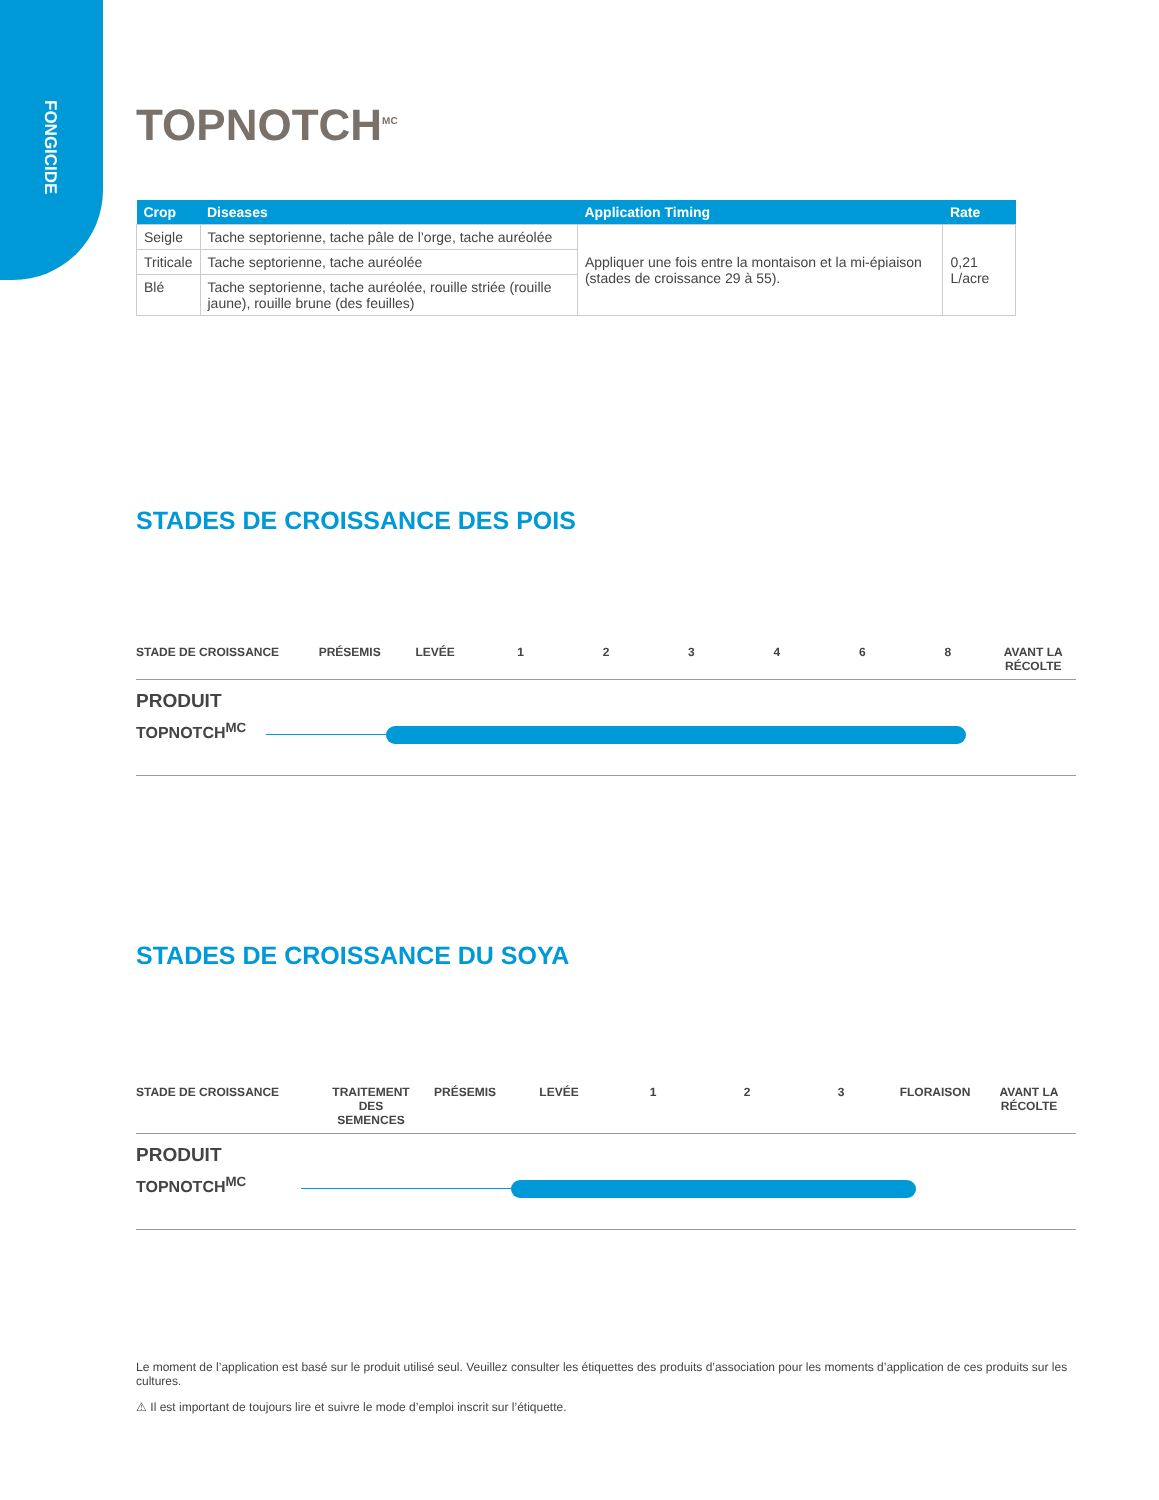FONGICIDE
TOPNOTCH<sup>MC</sup>
| Crop | Diseases | Application Timing | Rate |
| --- | --- | --- | --- |
| Seigle | Tache septorienne, tache pâle de l’orge, tache auréolée | Appliquer une fois entre la montaison et la mi-épiaison (stades de croissance 29 à 55). | 0,21 L/acre |
| Triticale | Tache septorienne, tache auréolée | | |
| Blé | Tache septorienne, tache auréolée, rouille striée (rouille jaune), rouille brune (des feuilles) | | |
STADES DE CROISSANCE DES POIS
STADE DE CROISSANCE PRÉSEMIS LEVÉE 1 2 3 4 6 8 AVANT LA RÉCOLTE
PRODUIT
TOPNOTCH<sup>MC</sup>
STADES DE CROISSANCE DU SOYA
STADE DE CROISSANCE TRAITEMENT DES SEMENCES PRÉSEMIS LEVÉE 1 2 3 FLORAISON AVANT LA RÉCOLTE
PRODUIT
TOPNOTCH<sup>MC</sup>
Le moment de l’application est basé sur le produit utilisé seul. Veuillez consulter les étiquettes des produits d’association pour les moments d’application de ces produits sur les cultures.
⚠ Il est important de toujours lire et suivre le mode d’emploi inscrit sur l’étiquette.